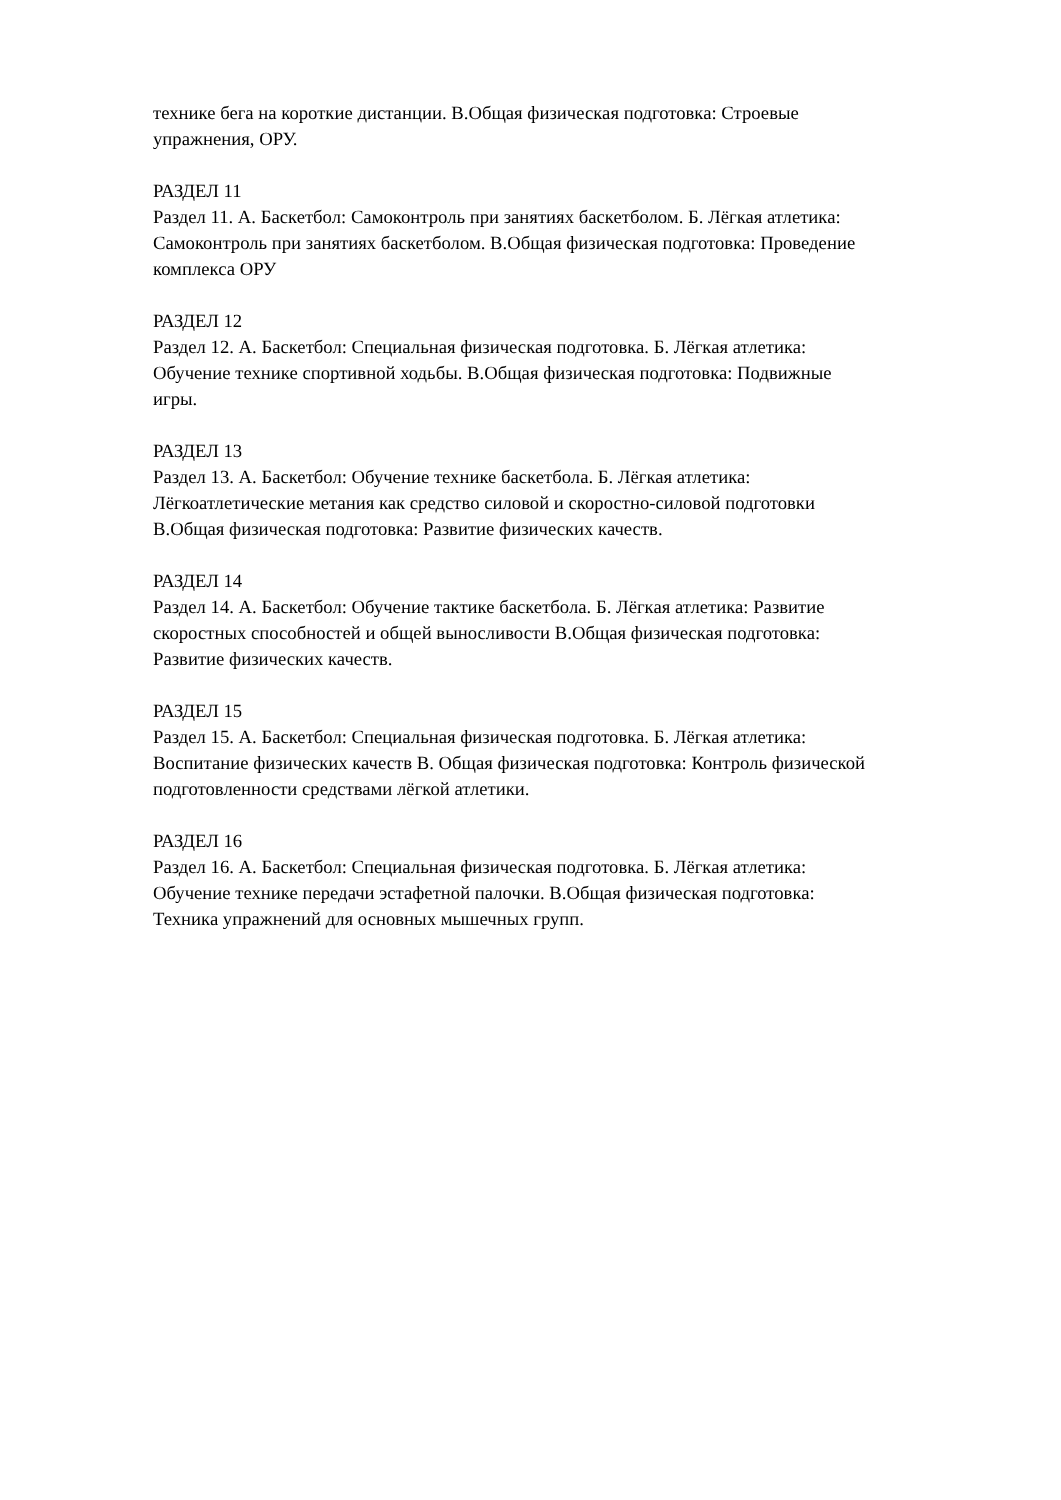технике бега на короткие дистанции. В.Общая физическая подготовка: Строевые
упражнения, ОРУ.
РАЗДЕЛ 11
Раздел 11. А. Баскетбол: Самоконтроль при занятиях баскетболом. Б. Лёгкая атлетика:
Самоконтроль при занятиях баскетболом. В.Общая физическая подготовка: Проведение
комплекса ОРУ
РАЗДЕЛ 12
Раздел 12. А. Баскетбол: Специальная физическая подготовка. Б. Лёгкая атлетика:
Обучение технике спортивной ходьбы. В.Общая физическая подготовка: Подвижные
игры.
РАЗДЕЛ 13
Раздел 13. А. Баскетбол: Обучение технике баскетбола. Б. Лёгкая атлетика:
Лёгкоатлетические метания как средство силовой и скоростно-силовой подготовки
В.Общая физическая подготовка: Развитие физических качеств.
РАЗДЕЛ 14
Раздел 14. А. Баскетбол: Обучение тактике баскетбола. Б. Лёгкая атлетика: Развитие
скоростных способностей и общей выносливости В.Общая физическая подготовка:
Развитие физических качеств.
РАЗДЕЛ 15
Раздел 15. А. Баскетбол: Специальная физическая подготовка. Б. Лёгкая атлетика:
Воспитание физических качеств В. Общая физическая подготовка: Контроль физической
подготовленности средствами лёгкой атлетики.
РАЗДЕЛ 16
Раздел 16. А. Баскетбол: Специальная физическая подготовка. Б. Лёгкая атлетика:
Обучение технике передачи эстафетной палочки. В.Общая физическая подготовка:
Техника упражнений для основных мышечных групп.